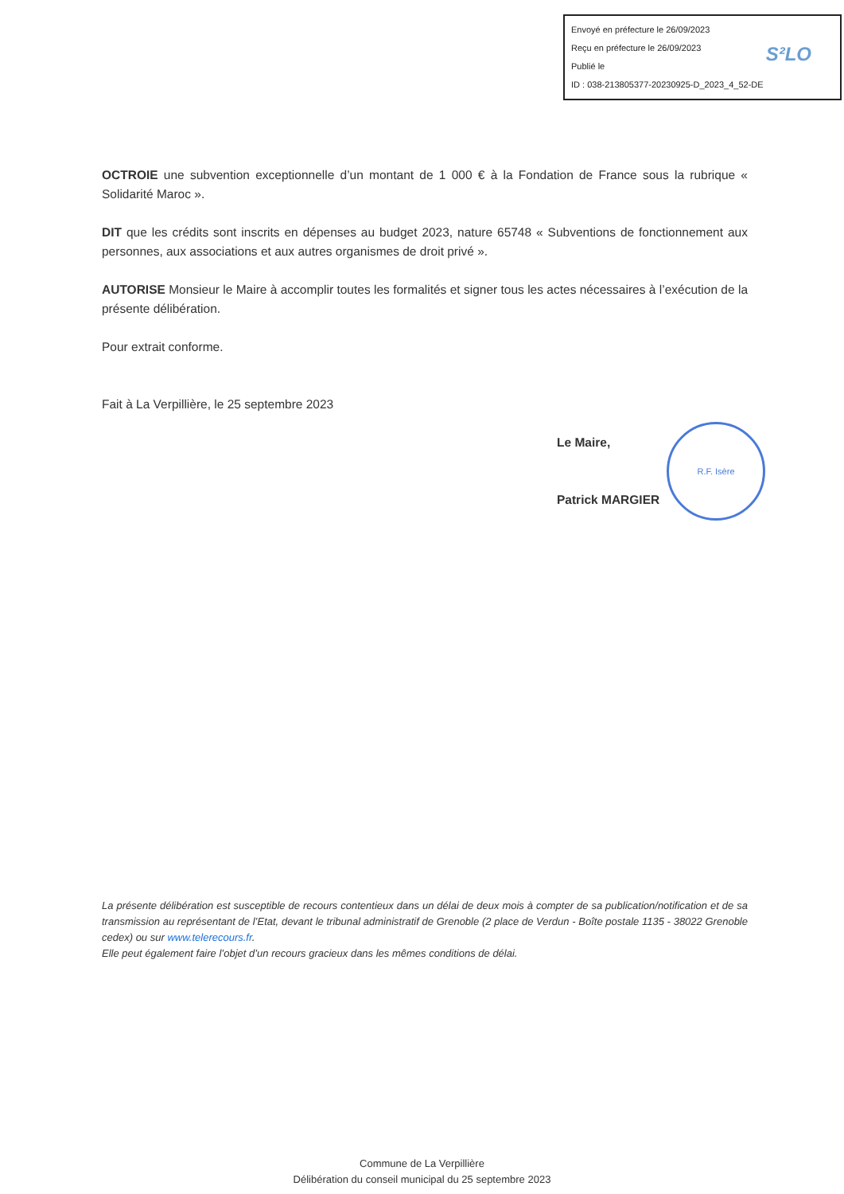Envoyé en préfecture le 26/09/2023
Reçu en préfecture le 26/09/2023
Publié le
ID : 038-213805377-20230925-D_2023_4_52-DE
S²LO
OCTROIE une subvention exceptionnelle d’un montant de 1 000 € à la Fondation de France sous la rubrique « Solidarité Maroc ».
DIT que les crédits sont inscrits en dépenses au budget 2023, nature 65748 « Subventions de fonctionnement aux personnes, aux associations et aux autres organismes de droit privé ».
AUTORISE Monsieur le Maire à accomplir toutes les formalités et signer tous les actes nécessaires à l’exécution de la présente délibération.
Pour extrait conforme.
Fait à La Verpillière, le 25 septembre 2023
Le Maire,
Patrick MARGIER
R.F. Isère
La présente délibération est susceptible de recours contentieux dans un délai de deux mois à compter de sa publication/notification et de sa transmission au représentant de l’Etat, devant le tribunal administratif de Grenoble (2 place de Verdun - Boîte postale 1135 - 38022 Grenoble cedex) ou sur www.telerecours.fr.
Elle peut également faire l’objet d’un recours gracieux dans les mêmes conditions de délai.
Commune de La Verpillière
Délibération du conseil municipal du 25 septembre 2023